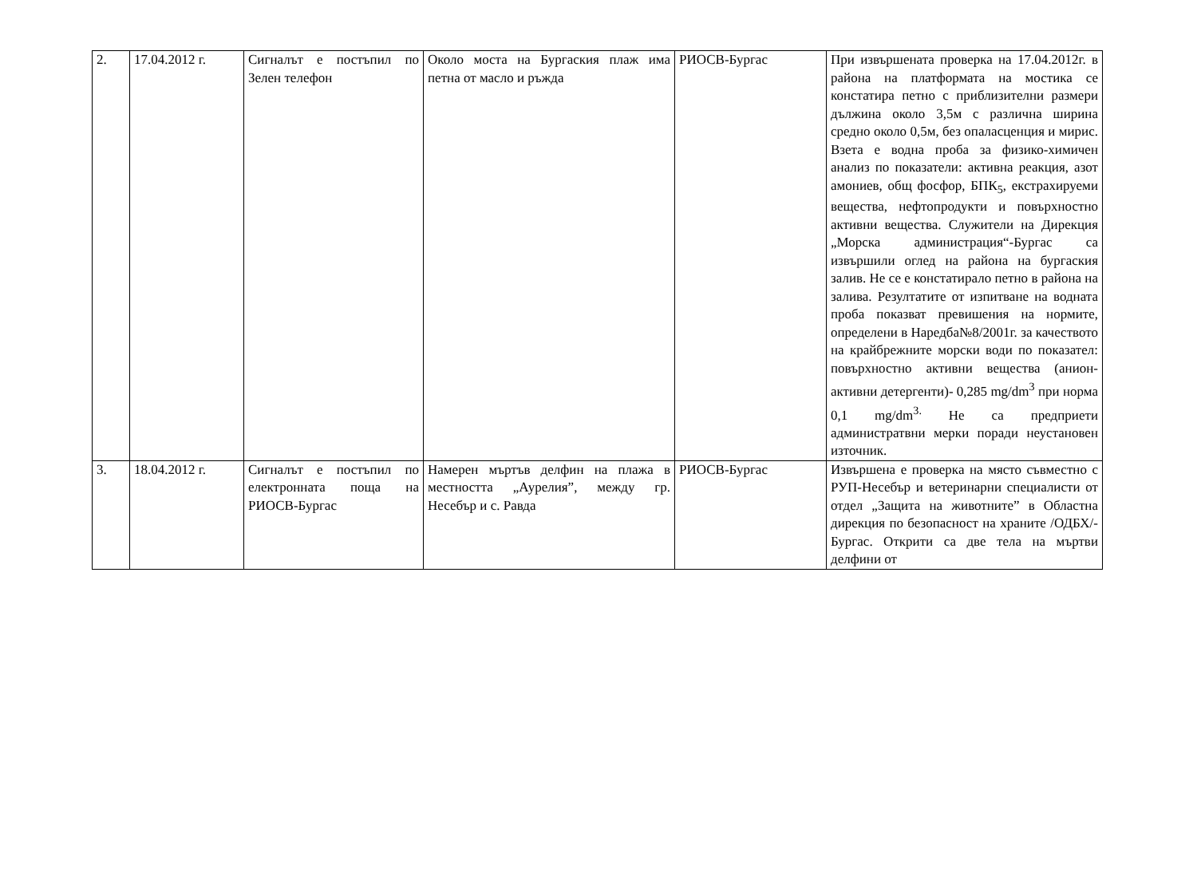| 2. | 17.04.2012 г. | Сигналът е постъпил по Зелен телефон | Около моста на Бургаския плаж има петна от масло и ръжда | РИОСВ-Бургас | При извършената проверка на 17.04.2012г. в района на платформата на мостика се констатира петно с приблизителни размери дължина около 3,5м с различна ширина средно около 0,5м, без опаласценция и мирис. Взета е водна проба за физико-химичен анализ по показатели: активна реакция, азот амониев, общ фосфор, БПК<sub>5</sub>, екстрахируеми вещества, нефтопродукти и повърхностно активни вещества. Служители на Дирекция „Морска администрация“-Бургас са извършили оглед на района на бургаския залив. Не се е констатирало петно в района на залива. Резултатите от изпитване на водната проба показват превишения на нормите, определени в Наредба№8/2001г. за качеството на крайбрежните морски води по показател: повърхностно активни вещества (анион-активни детергенти)- 0,285 mg/dm<sup>3</sup> при норма 0,1 mg/dm<sup>3.</sup> Не са предприети администратвни мерки поради неустановен източник. |
| 3. | 18.04.2012 г. | Сигналът е постъпил по електронната поща на РИОСВ-Бургас | Намерен мъртъв делфин на плажа в местността „Аурелия”, между гр. Несебър и с. Равда | РИОСВ-Бургас | Извършена е проверка на място съвместно с РУП-Несебър и ветеринарни специалисти от отдел „Защита на животните” в Областна дирекция по безопасност на храните /ОДБХ/-Бургас. Открити са две тела на мъртви делфини от |